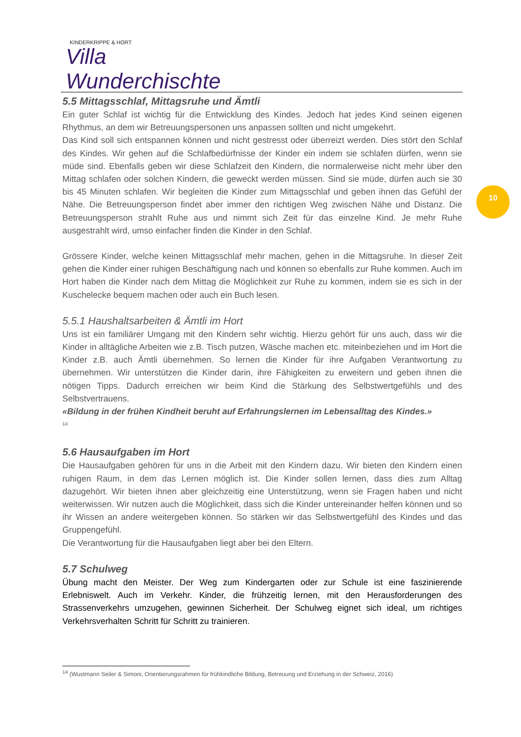KINDERKRIPPE & HORT
Villa Wunderchischte
10
5.5 Mittagsschlaf, Mittagsruhe und Ämtli
Ein guter Schlaf ist wichtig für die Entwicklung des Kindes. Jedoch hat jedes Kind seinen eigenen Rhythmus, an dem wir Betreuungspersonen uns anpassen sollten und nicht umgekehrt.
Das Kind soll sich entspannen können und nicht gestresst oder überreizt werden. Dies stört den Schlaf des Kindes. Wir gehen auf die Schlafbedürfnisse der Kinder ein indem sie schlafen dürfen, wenn sie müde sind. Ebenfalls geben wir diese Schlafzeit den Kindern, die normalerweise nicht mehr über den Mittag schlafen oder solchen Kindern, die geweckt werden müssen. Sind sie müde, dürfen auch sie 30 bis 45 Minuten schlafen. Wir begleiten die Kinder zum Mittagsschlaf und geben ihnen das Gefühl der Nähe. Die Betreuungsperson findet aber immer den richtigen Weg zwischen Nähe und Distanz. Die Betreuungsperson strahlt Ruhe aus und nimmt sich Zeit für das einzelne Kind. Je mehr Ruhe ausgestrahlt wird, umso einfacher finden die Kinder in den Schlaf.
Grössere Kinder, welche keinen Mittagsschlaf mehr machen, gehen in die Mittagsruhe. In dieser Zeit gehen die Kinder einer ruhigen Beschäftigung nach und können so ebenfalls zur Ruhe kommen. Auch im Hort haben die Kinder nach dem Mittag die Möglichkeit zur Ruhe zu kommen, indem sie es sich in der Kuschelecke bequem machen oder auch ein Buch lesen.
5.5.1 Haushaltsarbeiten & Ämtli im Hort
Uns ist ein familiärer Umgang mit den Kindern sehr wichtig. Hierzu gehört für uns auch, dass wir die Kinder in alltägliche Arbeiten wie z.B. Tisch putzen, Wäsche machen etc. miteinbeziehen und im Hort die Kinder z.B. auch Ämtli übernehmen. So lernen die Kinder für ihre Aufgaben Verantwortung zu übernehmen. Wir unterstützen die Kinder darin, ihre Fähigkeiten zu erweitern und geben ihnen die nötigen Tipps. Dadurch erreichen wir beim Kind die Stärkung des Selbstwertgefühls und des Selbstvertrauens.
«Bildung in der frühen Kindheit beruht auf Erfahrungslernen im Lebensalltag des Kindes.»
<sup>14</sup>
5.6 Hausaufgaben im Hort
Die Hausaufgaben gehören für uns in die Arbeit mit den Kindern dazu. Wir bieten den Kindern einen ruhigen Raum, in dem das Lernen möglich ist. Die Kinder sollen lernen, dass dies zum Alltag dazugehört. Wir bieten ihnen aber gleichzeitig eine Unterstützung, wenn sie Fragen haben und nicht weiterwissen. Wir nutzen auch die Möglichkeit, dass sich die Kinder untereinander helfen können und so ihr Wissen an andere weitergeben können. So stärken wir das Selbstwertgefühl des Kindes und das Gruppengefühl.
Die Verantwortung für die Hausaufgaben liegt aber bei den Eltern.
5.7 Schulweg
Übung macht den Meister. Der Weg zum Kindergarten oder zur Schule ist eine faszinierende Erlebniswelt. Auch im Verkehr. Kinder, die frühzeitig lernen, mit den Herausforderungen des Strassenverkehrs umzugehen, gewinnen Sicherheit. Der Schulweg eignet sich ideal, um richtiges Verkehrsverhalten Schritt für Schritt zu trainieren.
<sup>14</sup> (Wustmann Seiler & Simoni, Orientierungsrahmen für frühkindliche Bildung, Betreuung und Erziehung in der Schweiz, 2016)